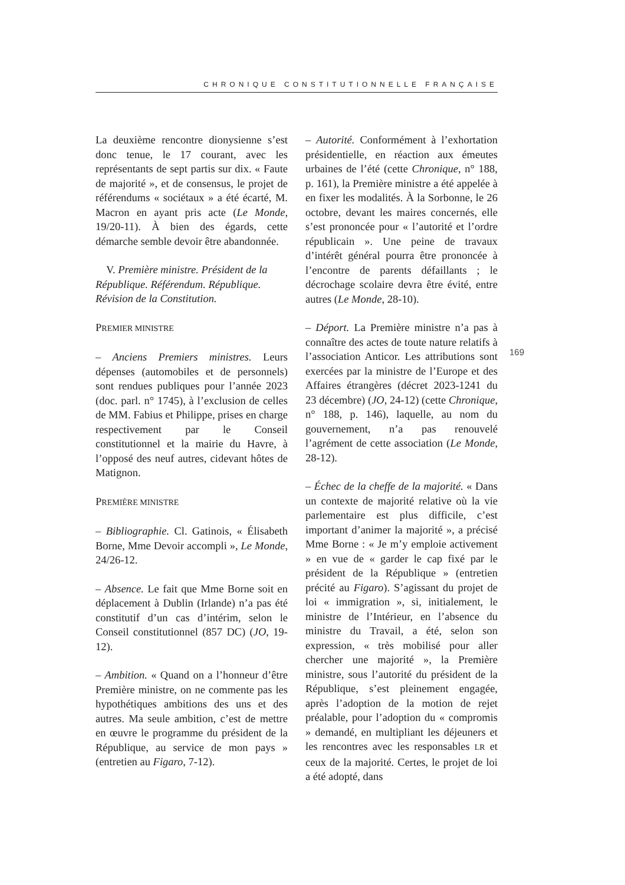CHRONIQUE CONSTITUTIONNELLE FRANÇAISE
La deuxième rencontre dionysienne s’est donc tenue, le 17 courant, avec les représentants de sept partis sur dix. « Faute de majorité », et de consensus, le projet de référendums « sociétaux » a été écarté, M. Macron en ayant pris acte (Le Monde, 19/20-11). À bien des égards, cette démarche semble devoir être abandonnée.
V. Première ministre. Président de la République. Référendum. République. Révision de la Constitution.
PREMIER MINISTRE
– Anciens Premiers ministres. Leurs dépenses (automobiles et de personnels) sont rendues publiques pour l’année 2023 (doc. parl. n° 1745), à l’exclusion de celles de MM. Fabius et Philippe, prises en charge respectivement par le Conseil constitutionnel et la mairie du Havre, à l’opposé des neuf autres, cidevant hôtes de Matignon.
PREMIÈRE MINISTRE
– Bibliographie. Cl. Gatinois, « Élisabeth Borne, Mme Devoir accompli », Le Monde, 24/26-12.
– Absence. Le fait que Mme Borne soit en déplacement à Dublin (Irlande) n’a pas été constitutif d’un cas d’intérim, selon le Conseil constitutionnel (857 DC) (JO, 19-12).
– Ambition. « Quand on a l’honneur d’être Première ministre, on ne commente pas les hypothétiques ambitions des uns et des autres. Ma seule ambition, c’est de mettre en œuvre le programme du président de la République, au service de mon pays » (entretien au Figaro, 7-12).
– Autorité. Conformément à l’exhortation présidentielle, en réaction aux émeutes urbaines de l’été (cette Chronique, n° 188, p. 161), la Première ministre a été appelée à en fixer les modalités. À la Sorbonne, le 26 octobre, devant les maires concernés, elle s’est prononcée pour « l’autorité et l’ordre républicain ». Une peine de travaux d’intérêt général pourra être prononcée à l’encontre de parents défaillants ; le décrochage scolaire devra être évité, entre autres (Le Monde, 28-10).
– Déport. La Première ministre n’a pas à connaître des actes de toute nature relatifs à l’association Anticor. Les attributions sont exercées par la ministre de l’Europe et des Affaires étrangères (décret 2023-1241 du 23 décembre) (JO, 24-12) (cette Chronique, n° 188, p. 146), laquelle, au nom du gouvernement, n’a pas renouvelé l’agrément de cette association (Le Monde, 28-12).
– Échec de la cheffe de la majorité. « Dans un contexte de majorité relative où la vie parlementaire est plus difficile, c’est important d’animer la majorité », a précisé Mme Borne : « Je m’y emploie activement » en vue de « garder le cap fixé par le président de la République » (entretien précité au Figaro). S’agissant du projet de loi « immigration », si, initialement, le ministre de l’Intérieur, en l’absence du ministre du Travail, a été, selon son expression, « très mobilisé pour aller chercher une majorité », la Première ministre, sous l’autorité du président de la République, s’est pleinement engagée, après l’adoption de la motion de rejet préalable, pour l’adoption du « compromis » demandé, en multipliant les déjeuners et les rencontres avec les responsables LR et ceux de la majorité. Certes, le projet de loi a été adopté, dans
169